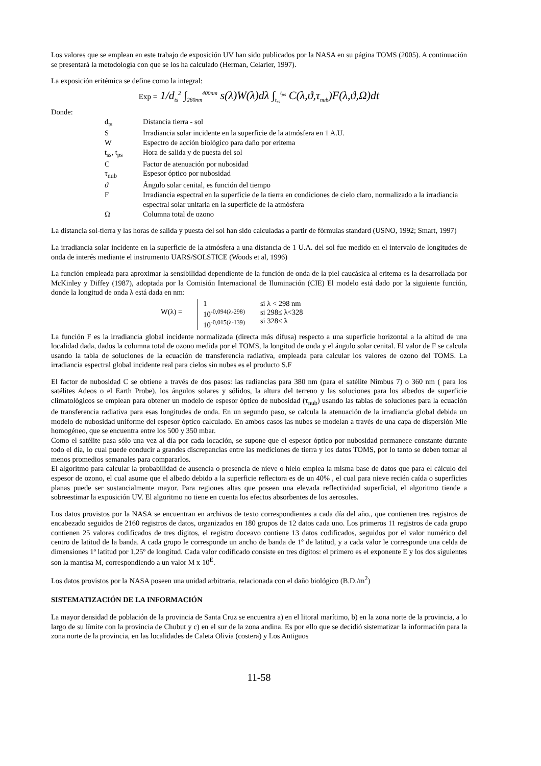Los valores que se emplean en este trabajo de exposición UV han sido publicados por la NASA en su página TOMS (2005). A continuación se presentará la metodología con que se los ha calculado (Herman, Celarier, 1997).
La exposición eritémica se define como la integral:
Exp = 1/d<sub>ts</sub><sup>2</sup> ∫<sub>280nm</sub><sup>400nm</sup> s(λ)W(λ)dλ ∫<sub>t<sub>ss</sub></sub><sup>t<sub>ps</sub></sup> C(λ,ϑ,τ<sub>nub</sub>)F(λ,ϑ,Ω)dt
Donde:
| d<sub>ts</sub> | Distancia tierra - sol |
| S | Irradiancia solar incidente en la superficie de la atmósfera en 1 A.U. |
| W | Espectro de acción biológico para daño por eritema |
| t<sub>ss</sub>, t<sub>ps</sub> | Hora de salida y de puesta del sol |
| C | Factor de atenuación por nubosidad |
| τ<sub>nub</sub> | Espesor óptico por nubosidad |
| ϑ | Ángulo solar cenital, es función del tiempo |
| F | Irradiancia espectral en la superficie de la tierra en condiciones de cielo claro, normalizado a la irradiancia espectral solar unitaria en la superficie de la atmósfera |
| Ω | Columna total de ozono |
La distancia sol-tierra y las horas de salida y puesta del sol han sido calculadas a partir de fórmulas standard (USNO, 1992; Smart, 1997)
La irradiancia solar incidente en la superficie de la atmósfera a una distancia de 1 U.A. del sol fue medido en el intervalo de longitudes de onda de interés mediante el instrumento UARS/SOLSTICE (Woods et al, 1996)
La función empleada para aproximar la sensibilidad dependiente de la función de onda de la piel caucásica al eritema es la desarrollada por McKinley y Diffey (1987), adoptada por la Comisión Internacional de Iluminación (CIE) El modelo está dado por la siguiente función, donde la longitud de onda λ está dada en nm:
W(λ) =
1
10<sup>-0,094(λ-298)</sup>
10<sup>-0,015(λ-139)</sup>
si λ < 298 nm
si 298≤ λ<328
si 328≤ λ
La función F es la irradiancia global incidente normalizada (directa más difusa) respecto a una superficie horizontal a la altitud de una localidad dada, dados la columna total de ozono medida por el TOMS, la longitud de onda y el ángulo solar cenital. El valor de F se calcula usando la tabla de soluciones de la ecuación de transferencia radiativa, empleada para calcular los valores de ozono del TOMS. La irradiancia espectral global incidente real para cielos sin nubes es el producto S.F
El factor de nubosidad C se obtiene a través de dos pasos: las radiancias para 380 nm (para el satélite Nimbus 7) o 360 nm ( para los satélites Adeos o el Earth Probe), los ángulos solares y sólidos, la altura del terreno y las soluciones para los albedos de superficie climatológicos se emplean para obtener un modelo de espesor óptico de nubosidad (τ<sub>nub</sub>) usando las tablas de soluciones para la ecuación de transferencia radiativa para esas longitudes de onda. En un segundo paso, se calcula la atenuación de la irradiancia global debida un modelo de nubosidad uniforme del espesor óptico calculado. En ambos casos las nubes se modelan a través de una capa de dispersión Mie homogéneo, que se encuentra entre los 500 y 350 mbar.
Como el satélite pasa sólo una vez al día por cada locación, se supone que el espesor óptico por nubosidad permanece constante durante todo el día, lo cual puede conducir a grandes discrepancias entre las mediciones de tierra y los datos TOMS, por lo tanto se deben tomar al menos promedios semanales para compararlos.
El algoritmo para calcular la probabilidad de ausencia o presencia de nieve o hielo emplea la misma base de datos que para el cálculo del espesor de ozono, el cual asume que el albedo debido a la superficie reflectora es de un 40% , el cual para nieve recién caída o superficies planas puede ser sustancialmente mayor. Para regiones altas que poseen una elevada reflectividad superficial, el algoritmo tiende a sobreestimar la exposición UV. El algoritmo no tiene en cuenta los efectos absorbentes de los aerosoles.
Los datos provistos por la NASA se encuentran en archivos de texto correspondientes a cada día del año., que contienen tres registros de encabezado seguidos de 2160 registros de datos, organizados en 180 grupos de 12 datos cada uno. Los primeros 11 registros de cada grupo contienen 25 valores codificados de tres dígitos, el registro doceavo contiene 13 datos codificados, seguidos por el valor numérico del centro de latitud de la banda. A cada grupo le corresponde un ancho de banda de 1º de latitud, y a cada valor le corresponde una celda de dimensiones 1º latitud por 1,25º de longitud. Cada valor codificado consiste en tres dígitos: el primero es el exponente E y los dos siguientes son la mantisa M, correspondiendo a un valor M x 10<sup>E</sup>.
Los datos provistos por la NASA poseen una unidad arbitraria, relacionada con el daño biológico (B.D./m<sup>2</sup>)
SISTEMATIZACIÓN DE LA INFORMACIÓN
La mayor densidad de población de la provincia de Santa Cruz se encuentra a) en el litoral marítimo, b) en la zona norte de la provincia, a lo largo de su límite con la provincia de Chubut y c) en el sur de la zona andina. Es por ello que se decidió sistematizar la información para la zona norte de la provincia, en las localidades de Caleta Olivia (costera) y Los Antiguos
11-58